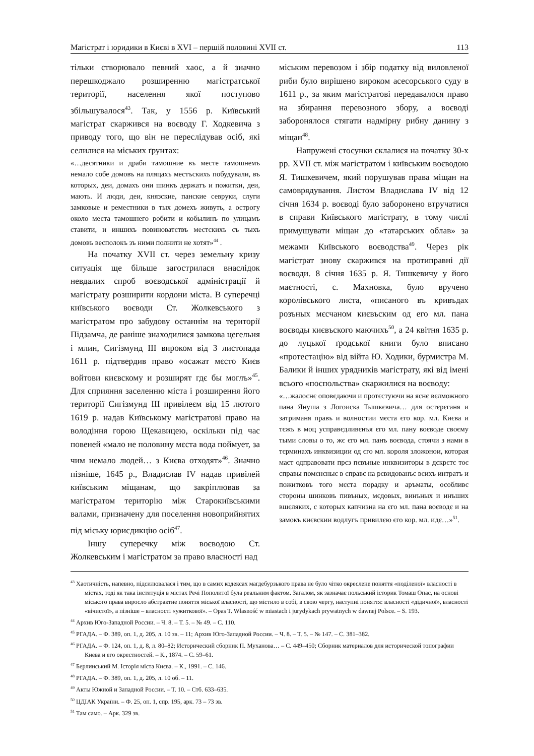Магістрат і юридики в Києві в XVI – першій половині XVII ст. 113
тільки створювало певний хаос, а й значно перешкоджало розширенню магістратської території, населення якої поступово збільшувалося<sup>43</sup>. Так, у 1556 р. Київський магістрат скаржився на воєводу Г. Ходкевича з приводу того, що він не переслідував осіб, які селилися на міських ґрунтах:
«…десятники и драби тамошние въ месте тамошнемъ немало собе домовъ на пляцахъ местъскихъ побудували, въ которых, деи, домахъ они шинкъ держатъ и пожитки, деи, мають. И люди, деи, князские, панские севруки, слуги замковые и реместники в тых домехъ живуть, а острогу около места тамошнего робити и кобылинъ по улицамъ ставити, и иншихъ повиноватствъ местскихъ съ тыхъ домовъ весполокъ зъ ними полнити не хотят»<sup>44</sup> .
На початку XVII ст. через земельну кризу ситуація ще більше загострилася внаслідок невдалих спроб воєводської адміністрації й магістрату розширити кордони міста. В суперечці київського воєводи Ст. Жолкевського з магістратом про забудову останнім на території Підзамча, де раніше знаходилися замкова цегельня і млин, Сигізмунд III вироком від 3 листопада 1611 р. підтвердив право «осажат мєсто Києв войтови києвскому и розширят гдє бы моглъ»<sup>45</sup>. Для сприяння заселенню міста і розширення його території Сигізмунд III привілеєм від 15 лютого 1619 р. надав Київському магістратові право на володіння горою Щекавицею, оскільки під час повеней «мало не половину мєста вода поймует, за чим немало людей… з Києва отходят»<sup>46</sup>. Значно пізніше, 1645 р., Владислав IV надав привілей київським міщанам, що закріплював за магістратом територію між Старокиївськими валами, призначену для поселення новоприйнятих під міську юрисдикцію осіб<sup>47</sup>.
Іншу суперечку між воєводою Ст. Жолкевським і магістратом за право власності над
міським перевозом і збір податку від виловленої риби було вирішено вироком асесорського суду в 1611 р., за яким магістратові передавалося право на збирання перевозного збору, а воєводі заборонялося стягати надмірну рибну данину з міщан<sup>48</sup>.
Напружені стосунки склалися на початку 30-х рр. XVII ст. між магістратом і київським воєводою Я. Тишкевичем, який порушував права міщан на самоврядування. Листом Владислава IV від 12 січня 1634 р. воєводі було заборонено втручатися в справи Київського магістрату, в тому числі примушувати міщан до «татарських облав» за межами Київського воєводства<sup>49</sup>. Через рік магістрат знову скаржився на протиправні дії воєводи. 8 січня 1635 р. Я. Тишкевичу у його маєтності, с. Махновка, було вручено королівського листа, «писаного въ кривъдах розъных мєсчаном києвъским од его мл. пана воєводы києвъского маючихъ<sup>50</sup>, а 24 квітня 1635 р. до луцької ґродської книги було вписано «протестацію» від війта Ю. Ходики, бурмистра М. Балики й інших урядників магістрату, які від імені всього «поспольства» скаржилися на воєводу:
«…жалоснє оповєдаючи и протєстуючи на яснє вєлможного пана Януша з Логоиска Тышкєвича… для остєрєганя и затриманя правъ и волностии мєста єго кор. мл. Києва и тєжъ в моц усправєдливєнъя єго мл. пану воєводе своєму тыми словы о то, жє єго мл. панъ воєвода, стоячи з нами в тєрминахъ инквизиции од єго мл. короля зложонои, которая маєт одправовати прєз пєвъные инквизиторы в дєкрєтє тоє справы помєнєныє в справє на рєвидованъє всихъ интратъ и пожитковъ того мєста порадку и аръматы, особливє стороны шинковъ пивъных, мєдовых, винъных и инъших вшєляких, с которых капчизна на єго мл. пана воєводє и на замокъ києвскии водлугъ привилєю єго кор. мл. идє…»<sup>51</sup>.
<sup>43</sup> Хаотичність, напевно, підсилювалася і тим, що в самих кодексах магдебурзького права не було чітко окреслене поняття «поділеної» власності в містах, тоді як така інституція в містах Речі Пополитої була реальним фактом. Загалом, як зазначає польський історик Томаш Опас, на основі міського права виросло абстрактне поняття міської власності, що містило в собі, в свою чергу, наступні поняття: власності «дідичної», власності «вічистої», а пізніше – власності «ужиткової». – Opas T. Własność w miastach i jurydykach prywatnych w dawnej Polsce. – S. 193.
<sup>44</sup> Архив Юго-Западной России. – Ч. 8. – Т. 5. – № 49. – С. 110.
<sup>45</sup> РГАДА. – Ф. 389, оп. 1, д. 205, л. 10 зв. – 11; Архив Юго-Западной России. – Ч. 8. – Т. 5. – № 147. – С. 381–382.
<sup>46</sup> РГАДА. – Ф. 124, оп. 1, д. 8, л. 80–82; Исторический сборник П. Муханова… – С. 449–450; Сборник материалов для исторической топографии Киева и его окрестностей. – К., 1874. – С. 59–61.
<sup>47</sup> Берлинський М. Історія міста Києва. – К., 1991. – С. 146.
<sup>48</sup> РГАДА. – Ф. 389, оп. 1, д. 205, л. 10 об. – 11.
<sup>49</sup> Акты Южной и Западной России. – Т. 10. – Стб. 633–635.
<sup>50</sup> ЦДІАК України. – Ф. 25, оп. 1, спр. 195, арк. 73 – 73 зв.
<sup>51</sup> Там само. – Арк. 329 зв.